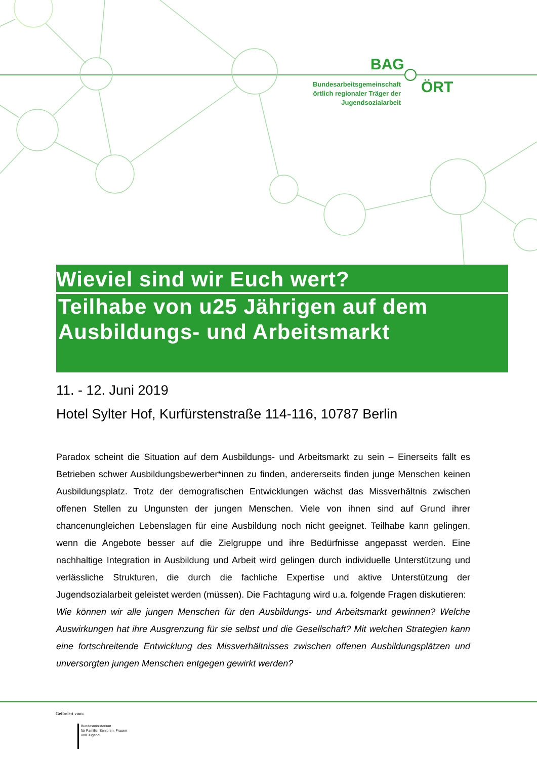BAG
Bundesarbeitsgemeinschaft örtlich regionaler Träger der Jugendsozialarbeit
ÖRT
Wieviel sind wir Euch wert?
Teilhabe von u25 Jährigen auf dem Ausbildungs- und Arbeitsmarkt
11. - 12. Juni 2019
Hotel Sylter Hof, Kurfürstenstraße 114-116, 10787 Berlin
Paradox scheint die Situation auf dem Ausbildungs- und Arbeitsmarkt zu sein – Einerseits fällt es Betrieben schwer Ausbildungsbewerber*innen zu finden, andererseits finden junge Menschen keinen Ausbildungsplatz. Trotz der demografischen Entwicklungen wächst das Missverhältnis zwischen offenen Stellen zu Ungunsten der jungen Menschen. Viele von ihnen sind auf Grund ihrer chancenungleichen Lebenslagen für eine Ausbildung noch nicht geeignet. Teilhabe kann gelingen, wenn die Angebote besser auf die Zielgruppe und ihre Bedürfnisse angepasst werden. Eine nachhaltige Integration in Ausbildung und Arbeit wird gelingen durch individuelle Unterstützung und verlässliche Strukturen, die durch die fachliche Expertise und aktive Unterstützung der Jugendsozialarbeit geleistet werden (müssen). Die Fachtagung wird u.a. folgende Fragen diskutieren:
Wie können wir alle jungen Menschen für den Ausbildungs- und Arbeitsmarkt gewinnen? Welche Auswirkungen hat ihre Ausgrenzung für sie selbst und die Gesellschaft? Mit welchen Strategien kann eine fortschreitende Entwicklung des Missverhältnisses zwischen offenen Ausbildungsplätzen und unversorgten jungen Menschen entgegen gewirkt werden?
Gefördert vom:
Bundesministerium
für Familie, Senioren, Frauen
und Jugend